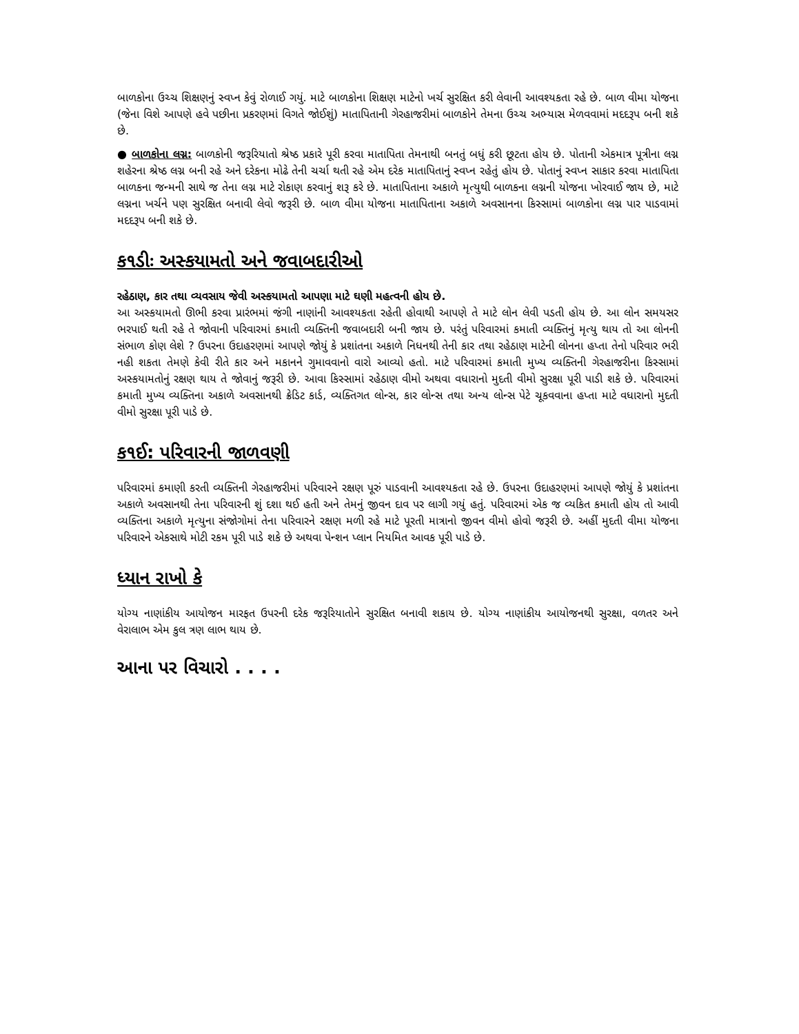બાળકોના ઉચ્ચ શિક્ષણનું સ્વપ્ન કેવું રોળાઈ ગયું. માટે બાળકોના શિક્ષણ માટેનો ખર્ચ સુરક્ષિત કરી લેવાની આવશ્યકતા રહે છે. બાળ વીમા યોજના (જેના વિશે આપણે હવે પછીના પ્રકરણમાં વિગતે જોઈશું) માતાપિતાની ગેરહાજરીમાં બાળકોને તેમના ઉચ્ચ અભ્યાસ મેળવવામાં મદદરૂપ બની શકે છે.
● બાળકોના લગ્ન: બાળકોની જરૂરિયાતો શ્રેષ્ઠ પ્રકારે પૂરી કરવા માતાપિતા તેમનાથી બનતું બધું કરી છૂટતા હોય છે. પોતાની એકમાત્ર પૂત્રીના લગ્ન શહેરના શ્રેષ્ઠ લગ્ન બની રહે અને દરેકના મોઢે તેની ચર્ચા થતી રહે એમ દરેક માતાપિતાનું સ્વપ્ન રહેતું હોય છે. પોતાનું સ્વપ્ન સાકાર કરવા માતાપિતા બાળકના જન્મની સાથે જ તેના લગ્ન માટે રોકાણ કરવાનું શરૂ કરે છે. માતાપિતાના અકાળે મૃત્યુથી બાળકના લગ્નની યોજના ખોરવાઈ જાય છે, માટે લગ્નના ખર્ચને પણ સુરક્ષિત બનાવી લેવો જરૂરી છે. બાળ વીમા યોજના માતાપિતાના અકાળે અવસાનના કિસ્સામાં બાળકોના લગ્ન પાર પાડવામાં મદદરૂપ બની શકે છે.
ક૧ડીઃ અસ્કયામતો અને જવાબદારીઓ
રહેઠાણ, કાર તથા વ્યવસાય જેવી અસ્કયામતો આપણા માટે ઘણી મહત્વની હોય છે.
આ અસ્કયામતો ઊભી કરવા પ્રારંભમાં જંગી નાણાંની આવશ્યકતા રહેતી હોવાથી આપણે તે માટે લોન લેવી પડતી હોય છે. આ લોન સમયસર ભરપાઈ થતી રહે તે જોવાની પરિવારમાં કમાતી વ્યક્તિની જવાબદારી બની જાય છે. પરંતું પરિવારમાં કમાતી વ્યક્તિનું મૃત્યુ થાય તો આ લોનની સંભાળ કોણ લેશે ? ઉપરના ઉદાહરણમાં આપણે જોયું કે પ્રશાંતના અકાળે નિધનથી તેની કાર તથા રહેઠાણ માટેની લોનના હપ્તા તેનો પરિવાર ભરી નહી શકતા તેમણે કેવી રીતે કાર અને મકાનને ગુમાવવાનો વારો આવ્યો હતો. માટે પરિવારમાં કમાતી મુખ્ય વ્યક્તિની ગેરહાજરીના કિસ્સામાં અસ્કયામતોનું રક્ષણ થાય તે જોવાનું જરૂરી છે. આવા કિસ્સામાં રહેઠાણ વીમો અથવા વધારાનો મુદતી વીમો સુરક્ષા પૂરી પાડી શકે છે. પરિવારમાં કમાતી મુખ્ય વ્યક્તિના અકાળે અવસાનથી ક્રેડિટ કાર્ડ, વ્યક્તિગત લોન્સ, કાર લોન્સ તથા અન્ય લોન્સ પેટે ચૂકવવાના હપ્તા માટે વધારાનો મુદતી વીમો સુરક્ષા પૂરી પાડે છે.
ક૧ઈ: પરિવારની જાળવણી
પરિવારમાં કમાણી કરતી વ્યક્તિની ગેરહાજરીમાં પરિવારને રક્ષણ પૂરું પાડવાની આવશ્યકતા રહે છે. ઉપરના ઉદાહરણમાં આપણે જોયું કે પ્રશાંતના અકાળે અવસાનથી તેના પરિવારની શું દશા થઈ હતી અને તેમનું જીવન દાવ પર લાગી ગયું હતું. પરિવારમાં એક જ વ્યકિત કમાતી હોય તો આવી વ્યક્તિના અકાળે મૃત્યુના સંજોગોમાં તેના પરિવારને રક્ષણ મળી રહે માટે પૂરતી માત્રાનો જીવન વીમો હોવો જરૂરી છે. અહીં મુદતી વીમા યોજના પરિવારને એકસાથે મોટી રકમ પૂરી પાડે શકે છે અથવા પેન્શન પ્લાન નિયમિત આવક પૂરી પાડે છે.
ધ્યાન રાખો કે
યોગ્ય નાણાંકીય આયોજન મારફત ઉપરની દરેક જરૂરિયાતોને સુરક્ષિત બનાવી શકાય છે. યોગ્ય નાણાંકીય આયોજનથી સુરક્ષા, વળતર અને વેરાલાભ એમ કુલ ત્રણ લાભ થાય છે.
આના પર વિચારો . . . .